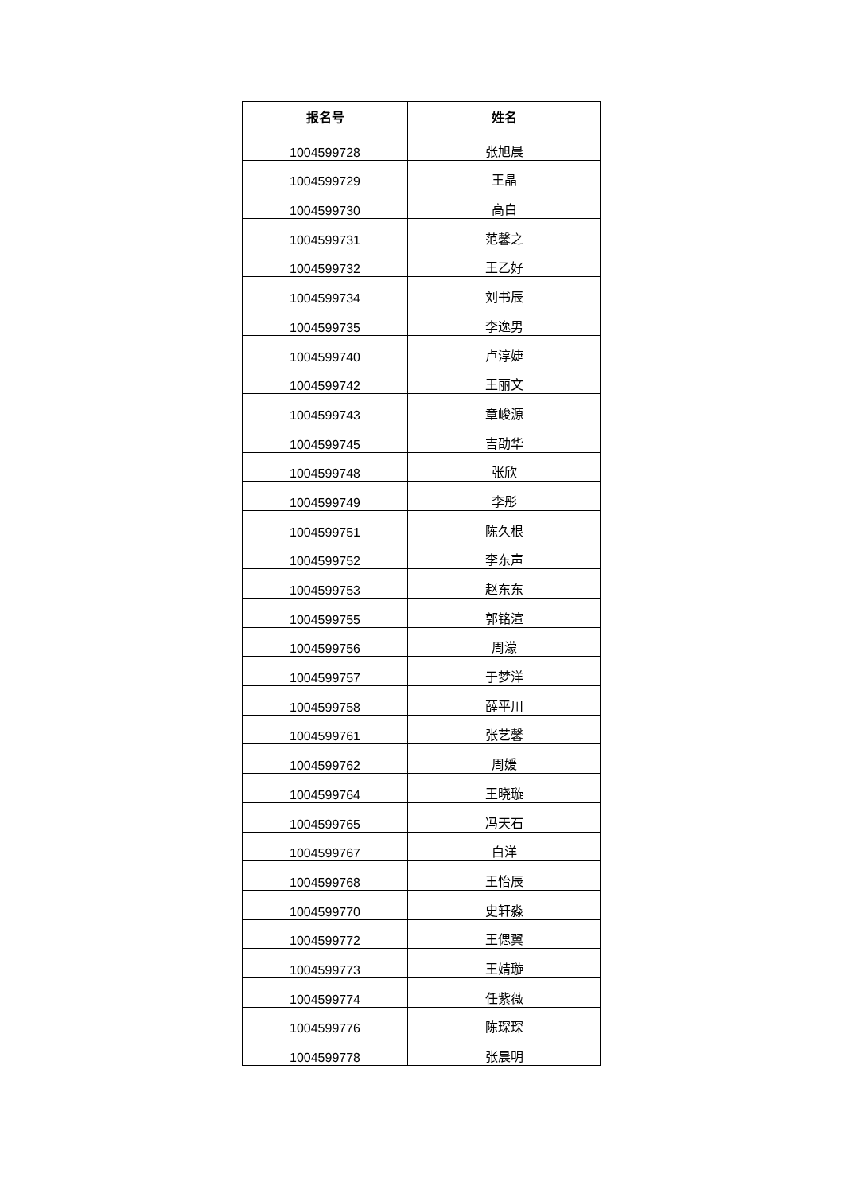| 报名号 | 姓名 |
| --- | --- |
| 1004599728 | 张旭晨 |
| 1004599729 | 王晶 |
| 1004599730 | 高白 |
| 1004599731 | 范馨之 |
| 1004599732 | 王乙好 |
| 1004599734 | 刘书辰 |
| 1004599735 | 李逸男 |
| 1004599740 | 卢淳婕 |
| 1004599742 | 王丽文 |
| 1004599743 | 章峻源 |
| 1004599745 | 吉劭华 |
| 1004599748 | 张欣 |
| 1004599749 | 李彤 |
| 1004599751 | 陈久根 |
| 1004599752 | 李东声 |
| 1004599753 | 赵东东 |
| 1004599755 | 郭铭渲 |
| 1004599756 | 周濛 |
| 1004599757 | 于梦洋 |
| 1004599758 | 薛平川 |
| 1004599761 | 张艺馨 |
| 1004599762 | 周媛 |
| 1004599764 | 王晓璇 |
| 1004599765 | 冯天石 |
| 1004599767 | 白洋 |
| 1004599768 | 王怡辰 |
| 1004599770 | 史轩淼 |
| 1004599772 | 王偲翼 |
| 1004599773 | 王婧璇 |
| 1004599774 | 任紫薇 |
| 1004599776 | 陈琛琛 |
| 1004599778 | 张晨明 |